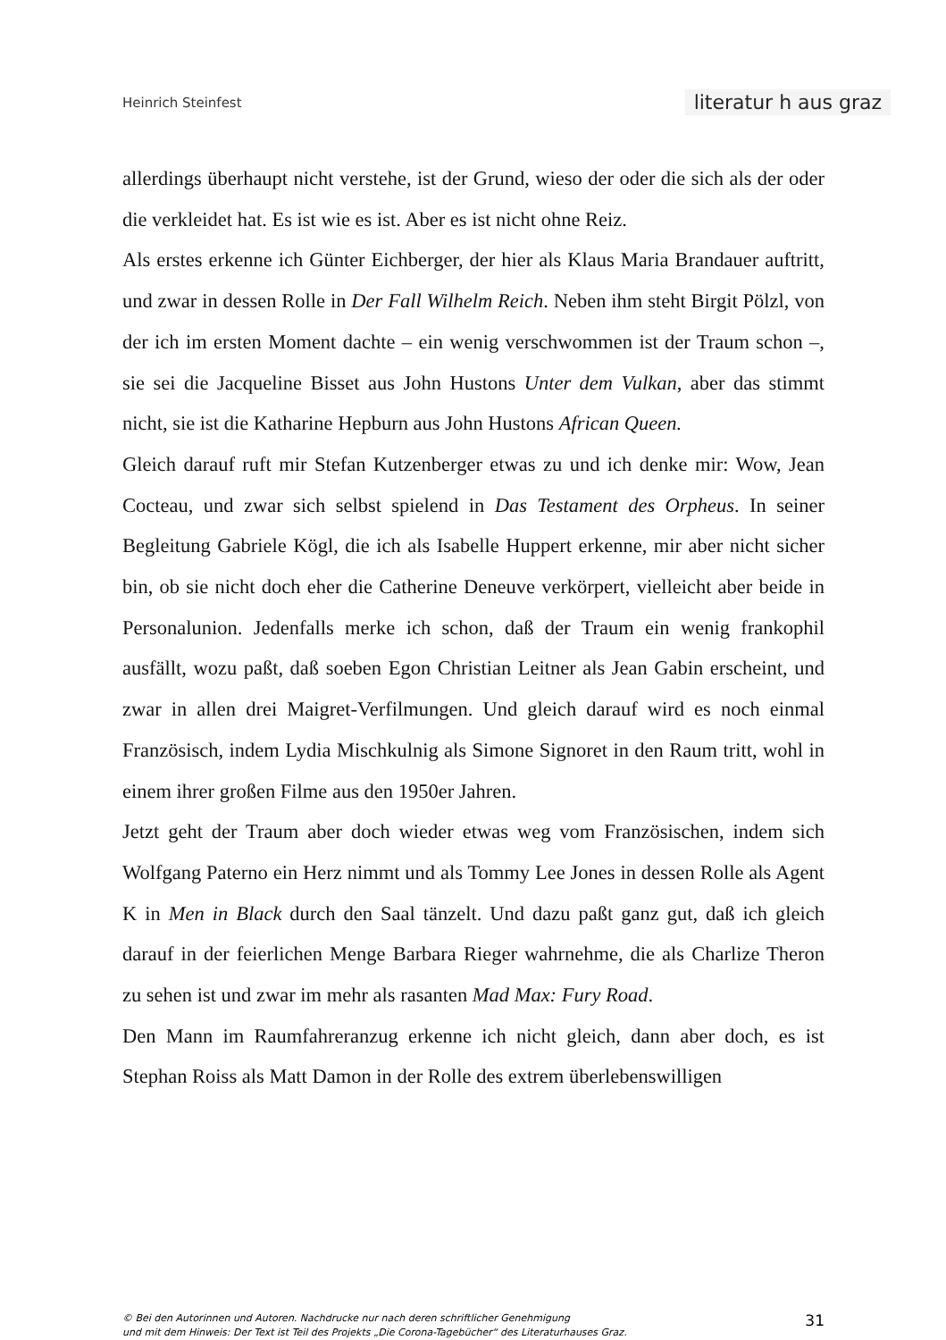Heinrich Steinfest literatur h aus graz
allerdings überhaupt nicht verstehe, ist der Grund, wieso der oder die sich als der oder die verkleidet hat. Es ist wie es ist. Aber es ist nicht ohne Reiz.
Als erstes erkenne ich Günter Eichberger, der hier als Klaus Maria Brandauer auftritt, und zwar in dessen Rolle in Der Fall Wilhelm Reich. Neben ihm steht Birgit Pölzl, von der ich im ersten Moment dachte – ein wenig verschwommen ist der Traum schon –, sie sei die Jacqueline Bisset aus John Hustons Unter dem Vulkan, aber das stimmt nicht, sie ist die Katharine Hepburn aus John Hustons African Queen.
Gleich darauf ruft mir Stefan Kutzenberger etwas zu und ich denke mir: Wow, Jean Cocteau, und zwar sich selbst spielend in Das Testament des Orpheus. In seiner Begleitung Gabriele Kögl, die ich als Isabelle Huppert erkenne, mir aber nicht sicher bin, ob sie nicht doch eher die Catherine Deneuve verkörpert, vielleicht aber beide in Personalunion. Jedenfalls merke ich schon, daß der Traum ein wenig frankophil ausfällt, wozu paßt, daß soeben Egon Christian Leitner als Jean Gabin erscheint, und zwar in allen drei Maigret-Verfilmungen. Und gleich darauf wird es noch einmal Französisch, indem Lydia Mischkulnig als Simone Signoret in den Raum tritt, wohl in einem ihrer großen Filme aus den 1950er Jahren.
Jetzt geht der Traum aber doch wieder etwas weg vom Französischen, indem sich Wolfgang Paterno ein Herz nimmt und als Tommy Lee Jones in dessen Rolle als Agent K in Men in Black durch den Saal tänzelt. Und dazu paßt ganz gut, daß ich gleich darauf in der feierlichen Menge Barbara Rieger wahrnehme, die als Charlize Theron zu sehen ist und zwar im mehr als rasanten Mad Max: Fury Road.
Den Mann im Raumfahreranzug erkenne ich nicht gleich, dann aber doch, es ist Stephan Roiss als Matt Damon in der Rolle des extrem überlebenswilligen
© Bei den Autorinnen und Autoren. Nachdrucke nur nach deren schriftlicher Genehmigung
und mit dem Hinweis: Der Text ist Teil des Projekts „Die Corona-Tagebücher“ des Literaturhauses Graz.
31